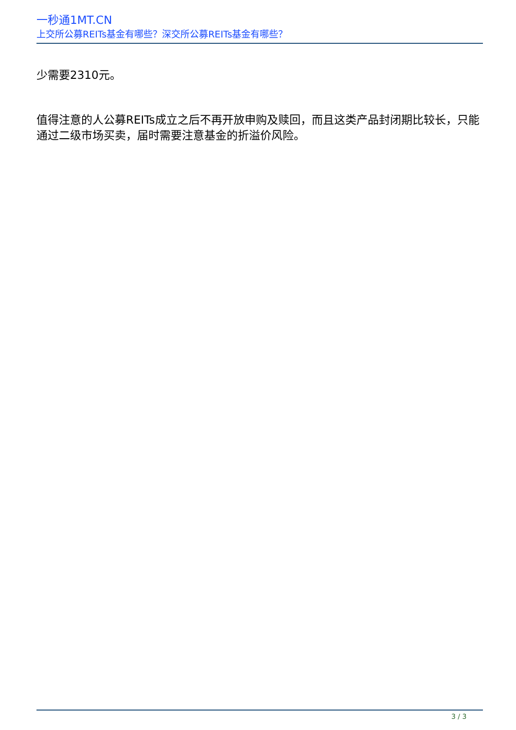一秒通1MT.CN
上交所公募REITs基金有哪些？深交所公募REITs基金有哪些？
少需要2310元。
值得注意的人公募REITs成立之后不再开放申购及赎回，而且这类产品封闭期比较长，只能通过二级市场买卖，届时需要注意基金的折溢价风险。
3 / 3